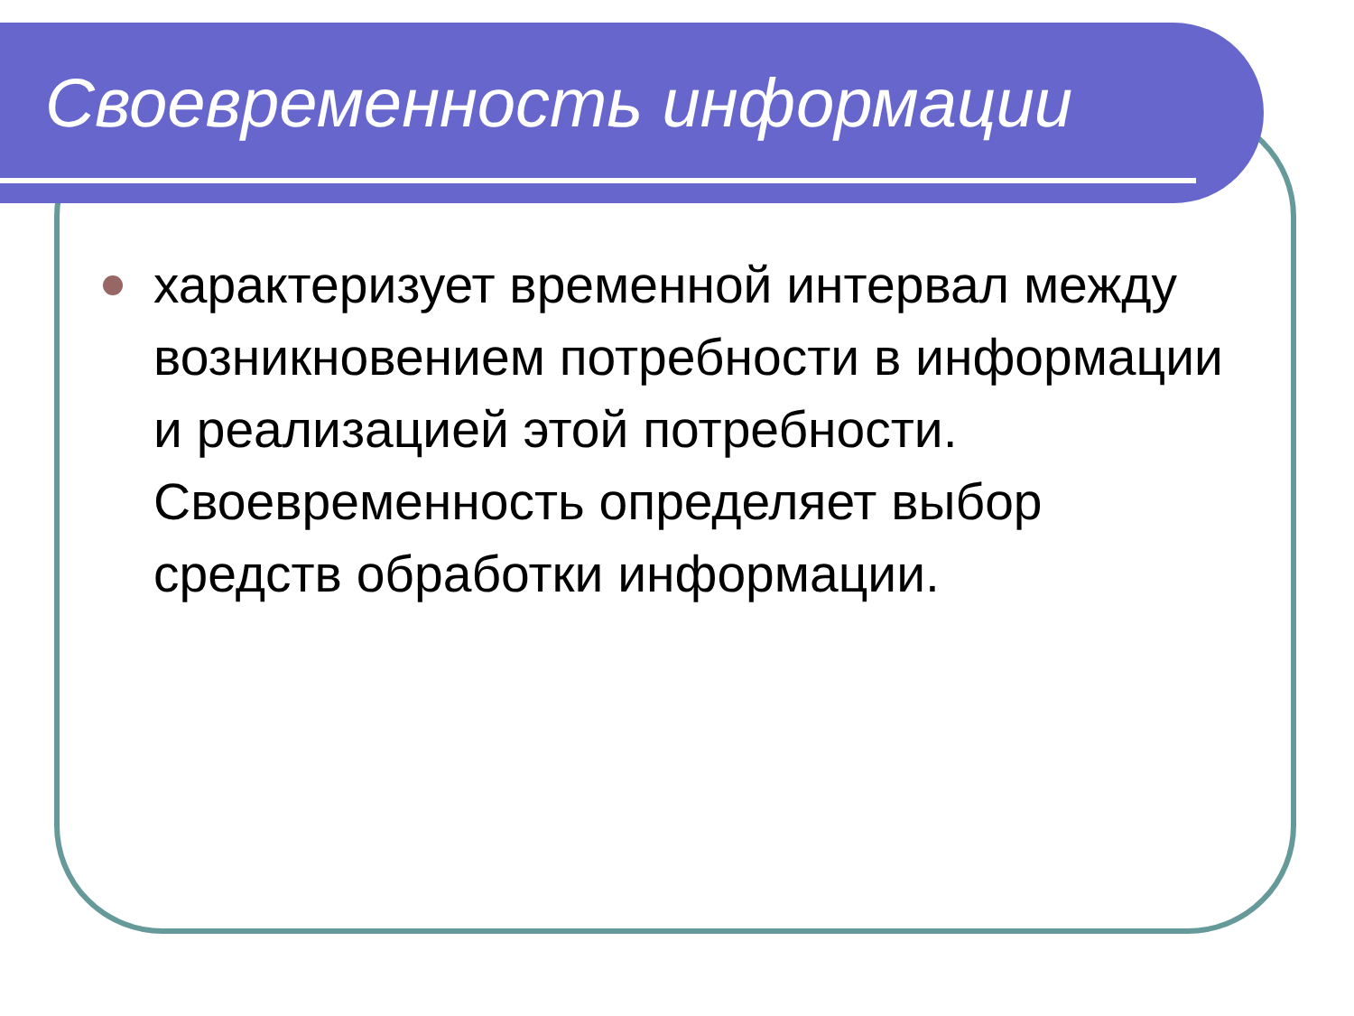Своевременность информации
характеризует временной интервал между возникновением потребности в информации и реализацией этой потребности. Своевременность определяет выбор средств обработки информации.